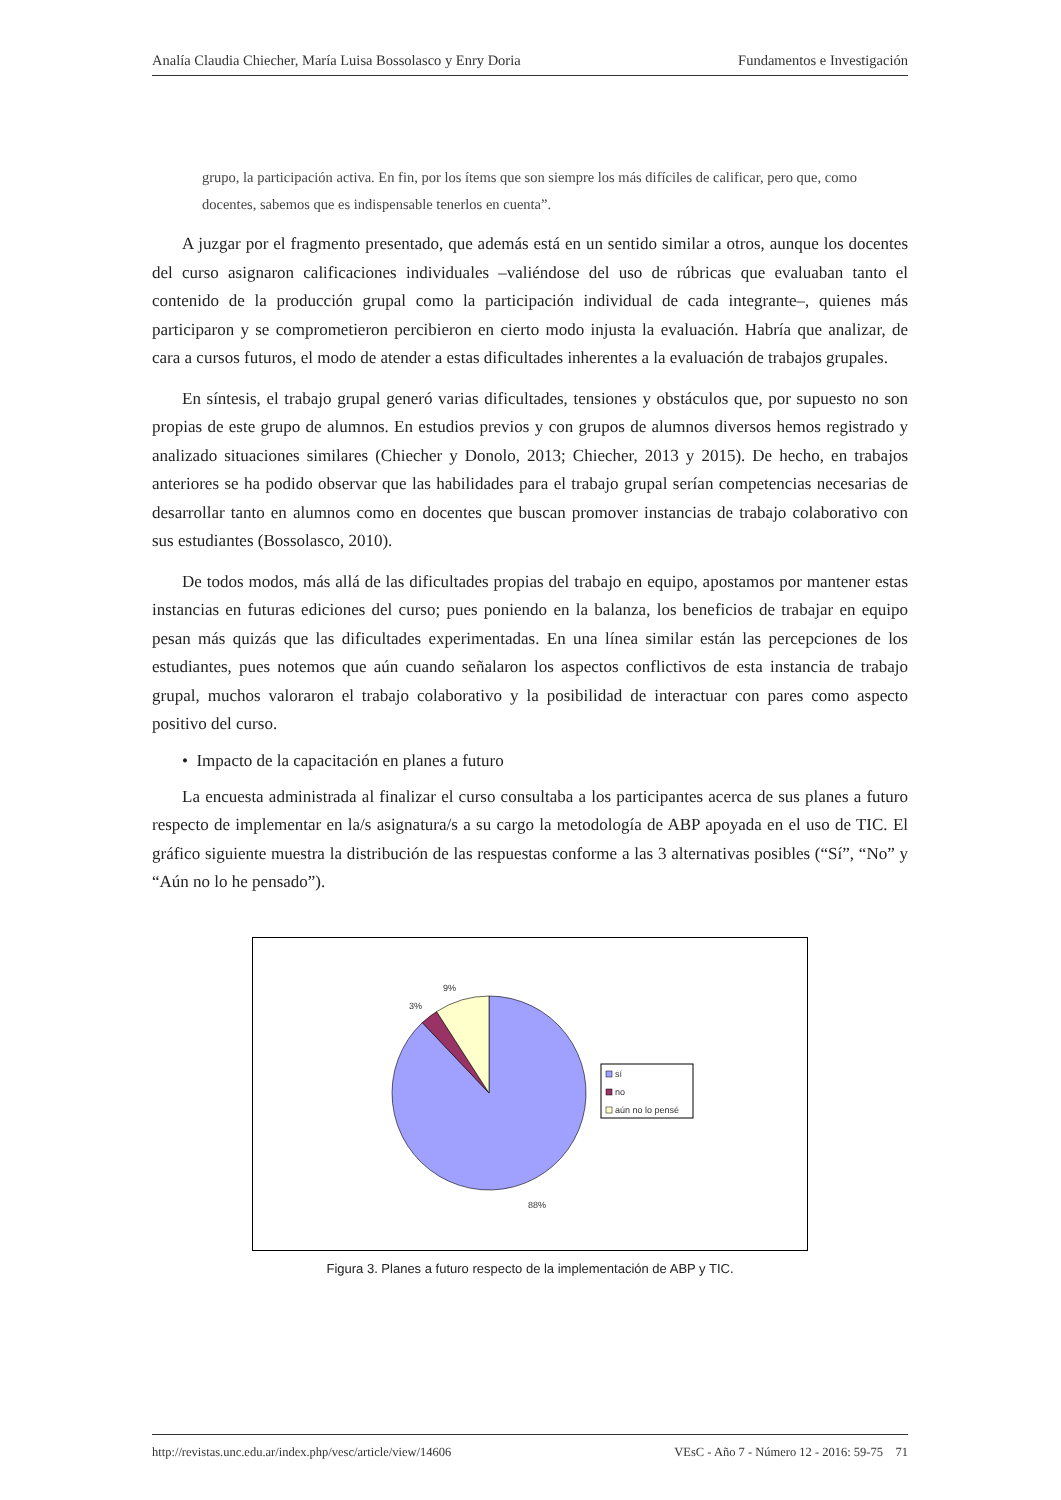Analía Claudia Chiecher, María Luisa Bossolasco y Enry Doria Fundamentos e Investigación
grupo, la participación activa. En fin, por los ítems que son siempre los más difíciles de calificar, pero que, como docentes, sabemos que es indispensable tenerlos en cuenta”.
A juzgar por el fragmento presentado, que además está en un sentido similar a otros, aunque los docentes del curso asignaron calificaciones individuales –valiéndose del uso de rúbricas que evaluaban tanto el contenido de la producción grupal como la participación individual de cada integrante–, quienes más participaron y se comprometieron percibieron en cierto modo injusta la evaluación. Habría que analizar, de cara a cursos futuros, el modo de atender a estas dificultades inherentes a la evaluación de trabajos grupales.
En síntesis, el trabajo grupal generó varias dificultades, tensiones y obstáculos que, por supuesto no son propias de este grupo de alumnos. En estudios previos y con grupos de alumnos diversos hemos registrado y analizado situaciones similares (Chiecher y Donolo, 2013; Chiecher, 2013 y 2015). De hecho, en trabajos anteriores se ha podido observar que las habilidades para el trabajo grupal serían competencias necesarias de desarrollar tanto en alumnos como en docentes que buscan promover instancias de trabajo colaborativo con sus estudiantes (Bossolasco, 2010).
De todos modos, más allá de las dificultades propias del trabajo en equipo, apostamos por mantener estas instancias en futuras ediciones del curso; pues poniendo en la balanza, los beneficios de trabajar en equipo pesan más quizás que las dificultades experimentadas. En una línea similar están las percepciones de los estudiantes, pues notemos que aún cuando señalaron los aspectos conflictivos de esta instancia de trabajo grupal, muchos valoraron el trabajo colaborativo y la posibilidad de interactuar con pares como aspecto positivo del curso.
• Impacto de la capacitación en planes a futuro
La encuesta administrada al finalizar el curso consultaba a los participantes acerca de sus planes a futuro respecto de implementar en la/s asignatura/s a su cargo la metodología de ABP apoyada en el uso de TIC. El gráfico siguiente muestra la distribución de las respuestas conforme a las 3 alternativas posibles (“Sí”, “No” y “Aún no lo he pensado”).
9%
3%
88%
sí
no
aún no lo pensé
Figura 3. Planes a futuro respecto de la implementación de ABP y TIC.
http://revistas.unc.edu.ar/index.php/vesc/article/view/14606 VEsC - Año 7 - Número 12 - 2016: 59-75 71